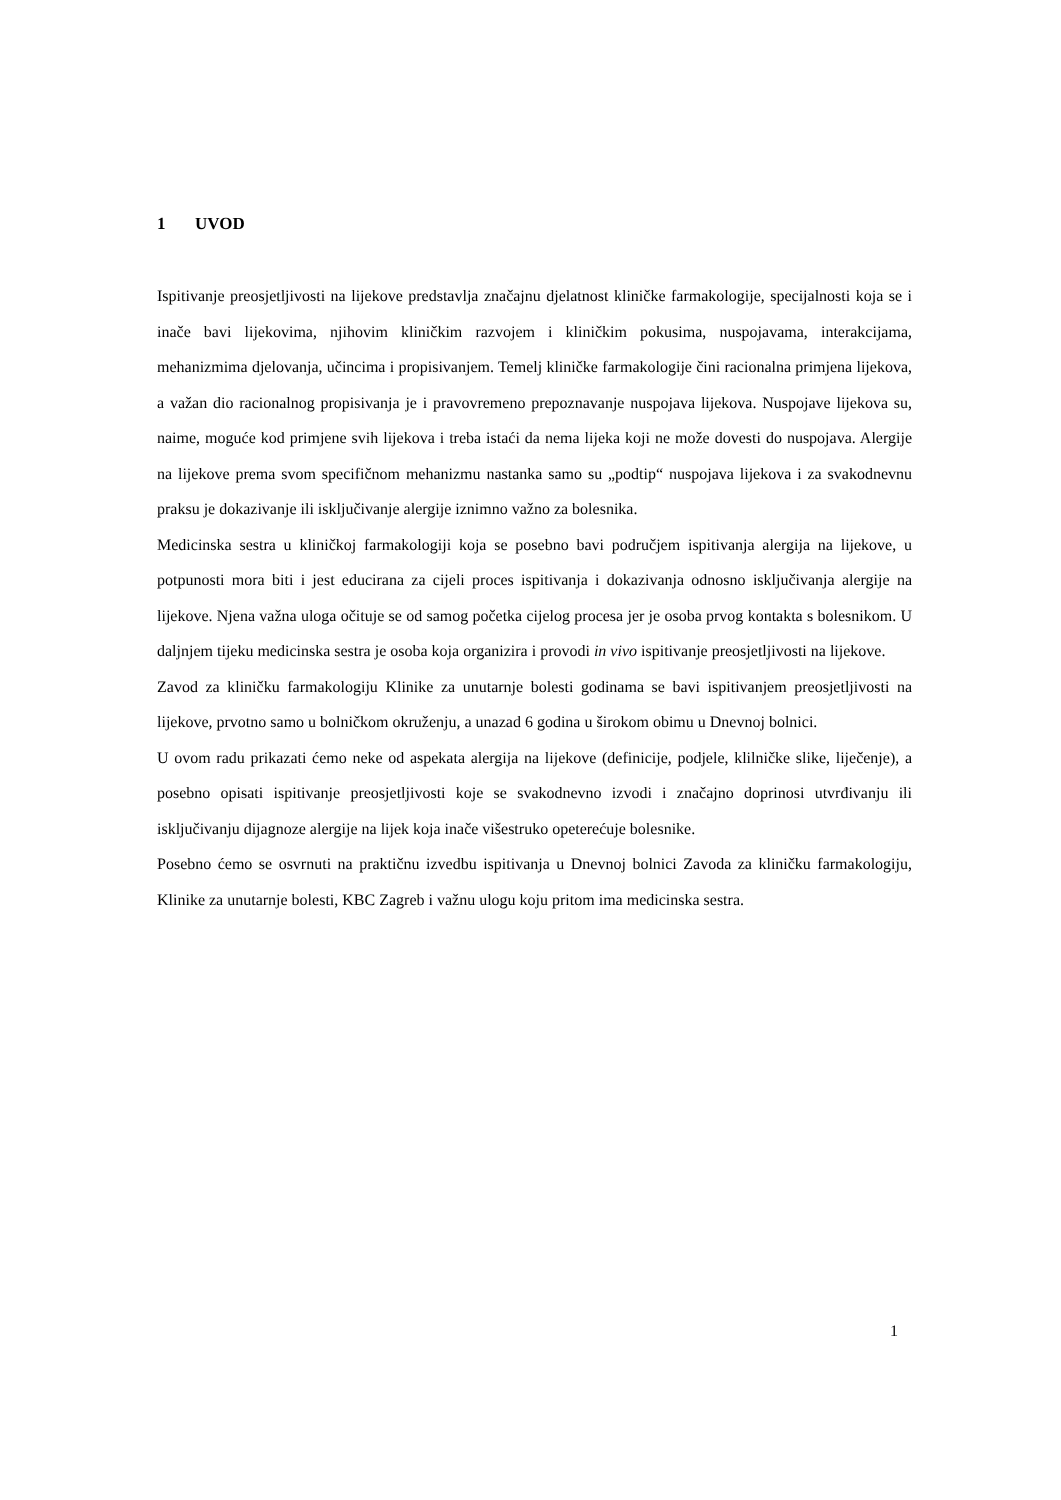1 UVOD
Ispitivanje preosjetljivosti na lijekove predstavlja značajnu djelatnost kliničke farmakologije, specijalnosti koja se i inače bavi lijekovima, njihovim kliničkim razvojem i kliničkim pokusima, nuspojavama, interakcijama, mehanizmima djelovanja, učincima i propisivanjem. Temelj kliničke farmakologije čini racionalna primjena lijekova, a važan dio racionalnog propisivanja je i pravovremeno prepoznavanje nuspojava lijekova. Nuspojave lijekova su, naime, moguće kod primjene svih lijekova i treba istaći da nema lijeka koji ne može dovesti do nuspojava. Alergije na lijekove prema svom specifičnom mehanizmu nastanka samo su „podtip“ nuspojava lijekova i za svakodnevnu praksu je dokazivanje ili isključivanje alergije iznimno važno za bolesnika.
Medicinska sestra u kliničkoj farmakologiji koja se posebno bavi područjem ispitivanja alergija na lijekove, u potpunosti mora biti i jest educirana za cijeli proces ispitivanja i dokazivanja odnosno isključivanja alergije na lijekove. Njena važna uloga očituje se od samog početka cijelog procesa jer je osoba prvog kontakta s bolesnikom. U daljnjem tijeku medicinska sestra je osoba koja organizira i provodi in vivo ispitivanje preosjetljivosti na lijekove.
Zavod za kliničku farmakologiju Klinike za unutarnje bolesti godinama se bavi ispitivanjem preosjetljivosti na lijekove, prvotno samo u bolničkom okruženju, a unazad 6 godina u širokom obimu u Dnevnoj bolnici.
U ovom radu prikazati ćemo neke od aspekata alergija na lijekove (definicije, podjele, klilničke slike, liječenje), a posebno opisati ispitivanje preosjetljivosti koje se svakodnevno izvodi i značajno doprinosi utvrđivanju ili isključivanju dijagnoze alergije na lijek koja inače višestruko opeterećuje bolesnike.
Posebno ćemo se osvrnuti na praktičnu izvedbu ispitivanja u Dnevnoj bolnici Zavoda za kliničku farmakologiju, Klinike za unutarnje bolesti, KBC Zagreb i važnu ulogu koju pritom ima medicinska sestra.
1